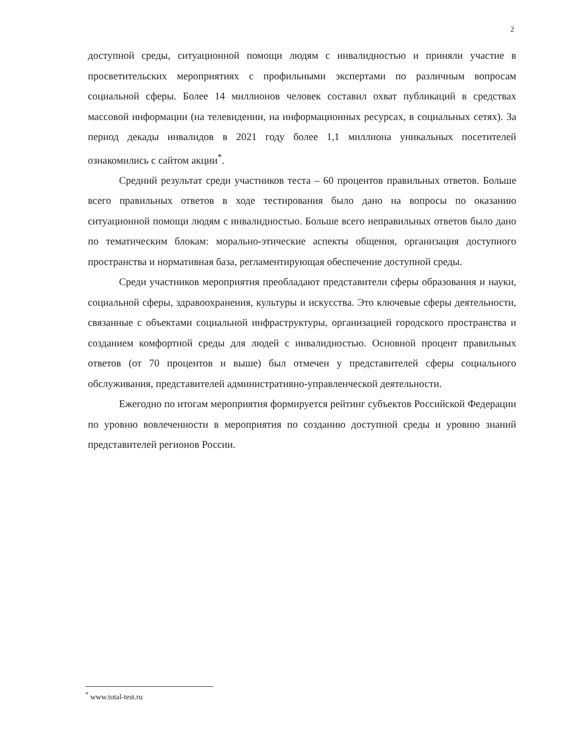2
доступной среды, ситуационной помощи людям с инвалидностью и приняли участие в просветительских мероприятиях с профильными экспертами по различным вопросам социальной сферы. Более 14 миллионов человек составил охват публикаций в средствах массовой информации (на телевидении, на информационных ресурсах, в социальных сетях). За период декады инвалидов в 2021 году более 1,1 миллиона уникальных посетителей ознакомились с сайтом акции<sup>*</sup>.
Средний результат среди участников теста – 60 процентов правильных ответов. Больше всего правильных ответов в ходе тестирования было дано на вопросы по оказанию ситуационной помощи людям с инвалидностью. Больше всего неправильных ответов было дано по тематическим блокам: морально-этические аспекты общения, организация доступного пространства и нормативная база, регламентирующая обеспечение доступной среды.
Среди участников мероприятия преобладают представители сферы образования и науки, социальной сферы, здравоохранения, культуры и искусства. Это ключевые сферы деятельности, связанные с объектами социальной инфраструктуры, организацией городского пространства и созданием комфортной среды для людей с инвалидностью. Основной процент правильных ответов (от 70 процентов и выше) был отмечен у представителей сферы социального обслуживания, представителей административно-управленческой деятельности.
Ежегодно по итогам мероприятия формируется рейтинг субъектов Российской Федерации по уровню вовлеченности в мероприятия по созданию доступной среды и уровню знаний представителей регионов России.
<sup>*</sup> www.total-test.ru